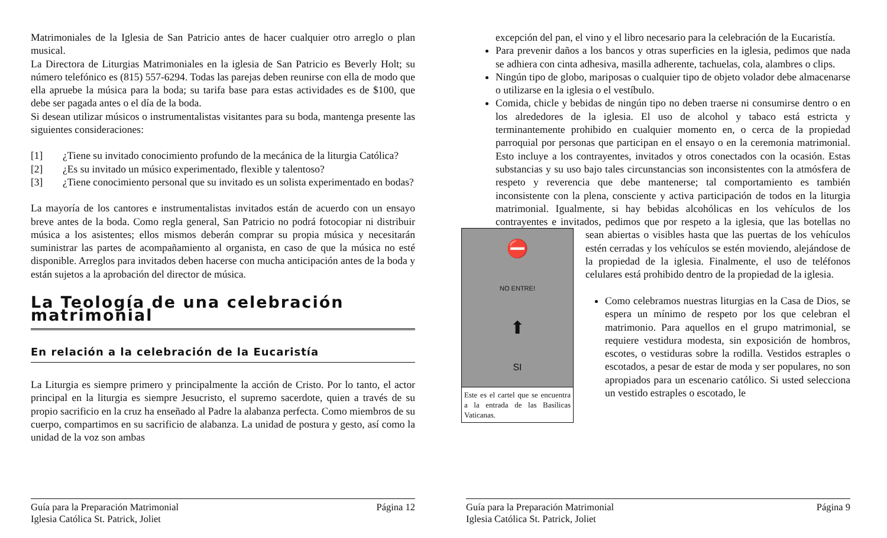Matrimoniales de la Iglesia de San Patricio antes de hacer cualquier otro arreglo o plan musical.
La Directora de Liturgias Matrimoniales en la iglesia de San Patricio es Beverly Holt; su número telefónico es (815) 557-6294. Todas las parejas deben reunirse con ella de modo que ella apruebe la música para la boda; su tarifa base para estas actividades es de $100, que debe ser pagada antes o el día de la boda.
Si desean utilizar músicos o instrumentalistas visitantes para su boda, mantenga presente las siguientes consideraciones:
[1] ¿Tiene su invitado conocimiento profundo de la mecánica de la liturgia Católica?
[2] ¿Es su invitado un músico experimentado, flexible y talentoso?
[3] ¿Tiene conocimiento personal que su invitado es un solista experimentado en bodas?
La mayoría de los cantores e instrumentalistas invitados están de acuerdo con un ensayo breve antes de la boda. Como regla general, San Patricio no podrá fotocopiar ni distribuir música a los asistentes; ellos mismos deberán comprar su propia música y necesitarán suministrar las partes de acompañamiento al organista, en caso de que la música no esté disponible. Arreglos para invitados deben hacerse con mucha anticipación antes de la boda y están sujetos a la aprobación del director de música.
La Teología de una celebración matrimonial
En relación a la celebración de la Eucaristía
La Liturgia es siempre primero y principalmente la acción de Cristo. Por lo tanto, el actor principal en la liturgia es siempre Jesucristo, el supremo sacerdote, quien a través de su propio sacrificio en la cruz ha enseñado al Padre la alabanza perfecta. Como miembros de su cuerpo, compartimos en su sacrificio de alabanza. La unidad de postura y gesto, así como la unidad de la voz son ambas
Guía para la Preparación Matrimonial
Iglesia Católica St. Patrick, Joliet
Página 12
excepción del pan, el vino y el libro necesario para la celebración de la Eucaristía.
Para prevenir daños a los bancos y otras superficies en la iglesia, pedimos que nada se adhiera con cinta adhesiva, masilla adherente, tachuelas, cola, alambres o clips.
Ningún tipo de globo, mariposas o cualquier tipo de objeto volador debe almacenarse o utilizarse en la iglesia o el vestíbulo.
Comida, chicle y bebidas de ningún tipo no deben traerse ni consumirse dentro o en los alrededores de la iglesia. El uso de alcohol y tabaco está estricta y terminantemente prohibido en cualquier momento en, o cerca de la propiedad parroquial por personas que participan en el ensayo o en la ceremonia matrimonial. Esto incluye a los contrayentes, invitados y otros conectados con la ocasión. Estas substancias y su uso bajo tales circunstancias son inconsistentes con la atmósfera de respeto y reverencia que debe mantenerse; tal comportamiento es también inconsistente con la plena, consciente y activa participación de todos en la liturgia matrimonial. Igualmente, si hay bebidas alcohólicas en los vehículos de los contrayentes e invitados, pedimos que por respeto a la iglesia, que las botellas no sean abiertas o visibles hasta que las puertas de los vehículos
⛔
NO ENTRE!
⬆
SI
Este es el cartel que se encuentra a la entrada de las Basílicas Vaticanas.
estén cerradas y los vehículos se estén moviendo, alejándose de la propiedad de la iglesia. Finalmente, el uso de teléfonos celulares está prohibido dentro de la propiedad de la iglesia.
Como celebramos nuestras liturgias en la Casa de Dios, se espera un mínimo de respeto por los que celebran el matrimonio. Para aquellos en el grupo matrimonial, se requiere vestidura modesta, sin exposición de hombros, escotes, o vestiduras sobre la rodilla. Vestidos estraples o escotados, a pesar de estar de moda y ser populares, no son apropiados para un escenario católico. Si usted selecciona un vestido estraples o escotado, le
Guía para la Preparación Matrimonial
Iglesia Católica St. Patrick, Joliet
Página 9